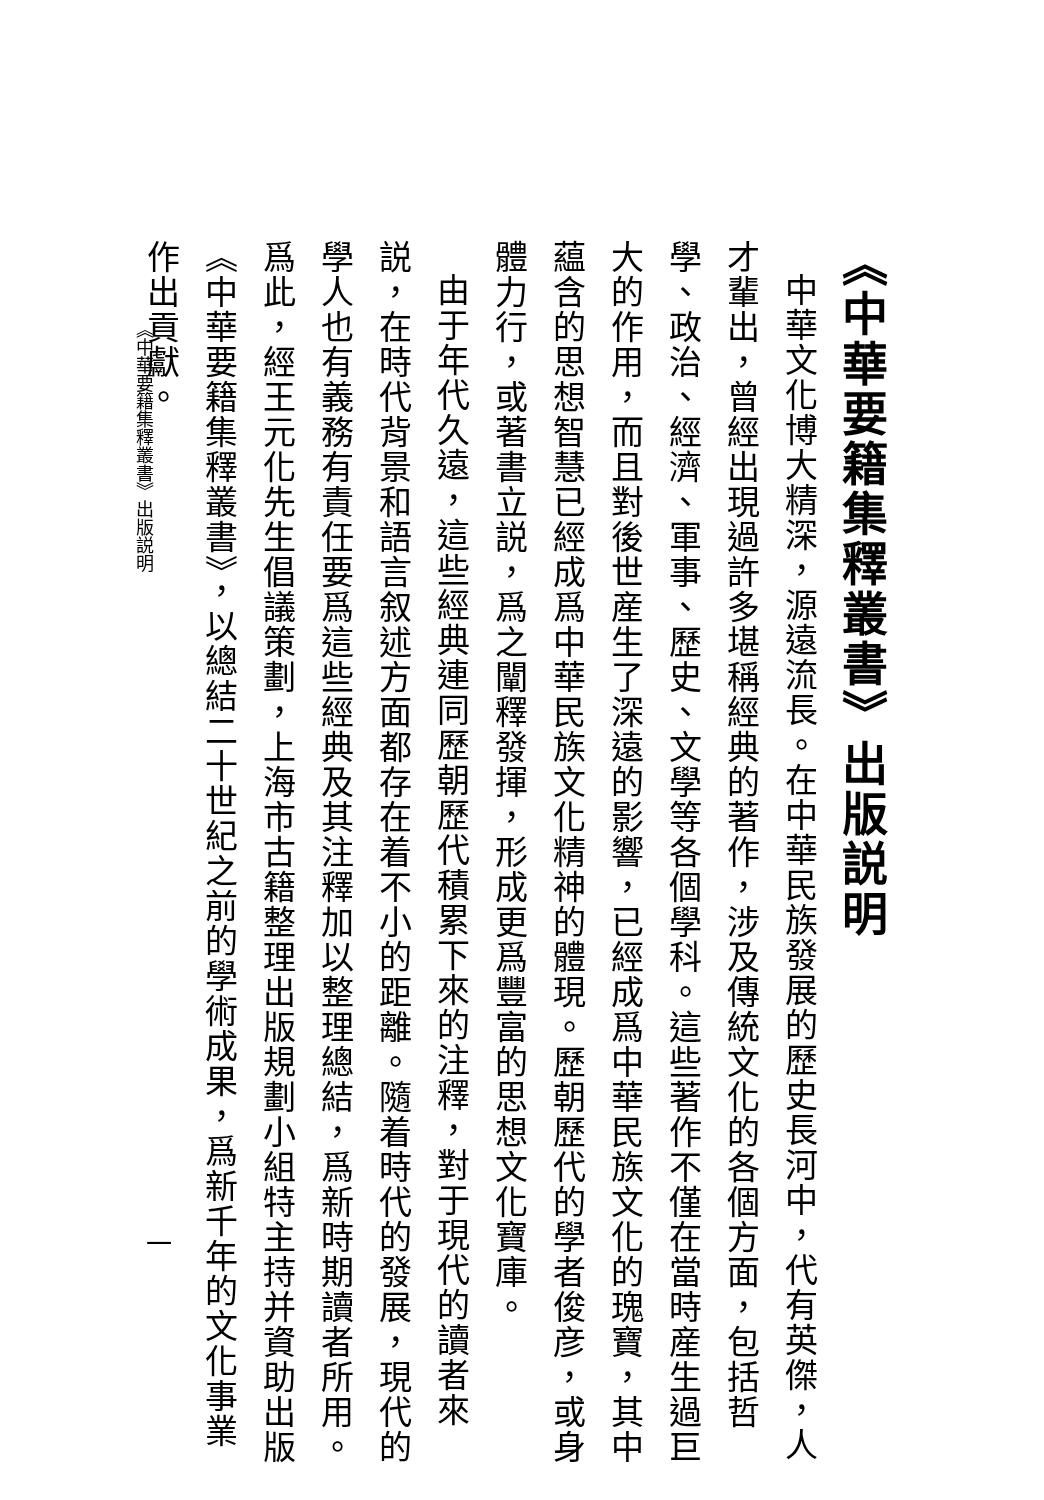《中華要籍集釋叢書》出版説明
中華文化博大精深，源遠流長。在中華民族發展的歷史長河中，代有英傑，人才輩出，曾經出現過許多堪稱經典的著作，涉及傳統文化的各個方面，包括哲學、政治、經濟、軍事、歷史、文學等各個學科。這些著作不僅在當時産生過巨大的作用，而且對後世産生了深遠的影響，已經成爲中華民族文化的瑰寶，其中藴含的思想智慧已經成爲中華民族文化精神的體現。歷朝歷代的學者俊彦，或身體力行，或著書立説，爲之闡釋發揮，形成更爲豐富的思想文化寶庫。
由于年代久遠，這些經典連同歷朝歷代積累下來的注釋，對于現代的讀者來説，在時代背景和語言叙述方面都存在着不小的距離。隨着時代的發展，現代的學人也有義務有責任要爲這些經典及其注釋加以整理總結，爲新時期讀者所用。爲此，經王元化先生倡議策劃，上海市古籍整理出版規劃小組特主持并資助出版《中華要籍集釋叢書》，以總結二十世紀之前的學術成果，爲新千年的文化事業作出貢獻。
《中華要籍集釋叢書》出版説明
一